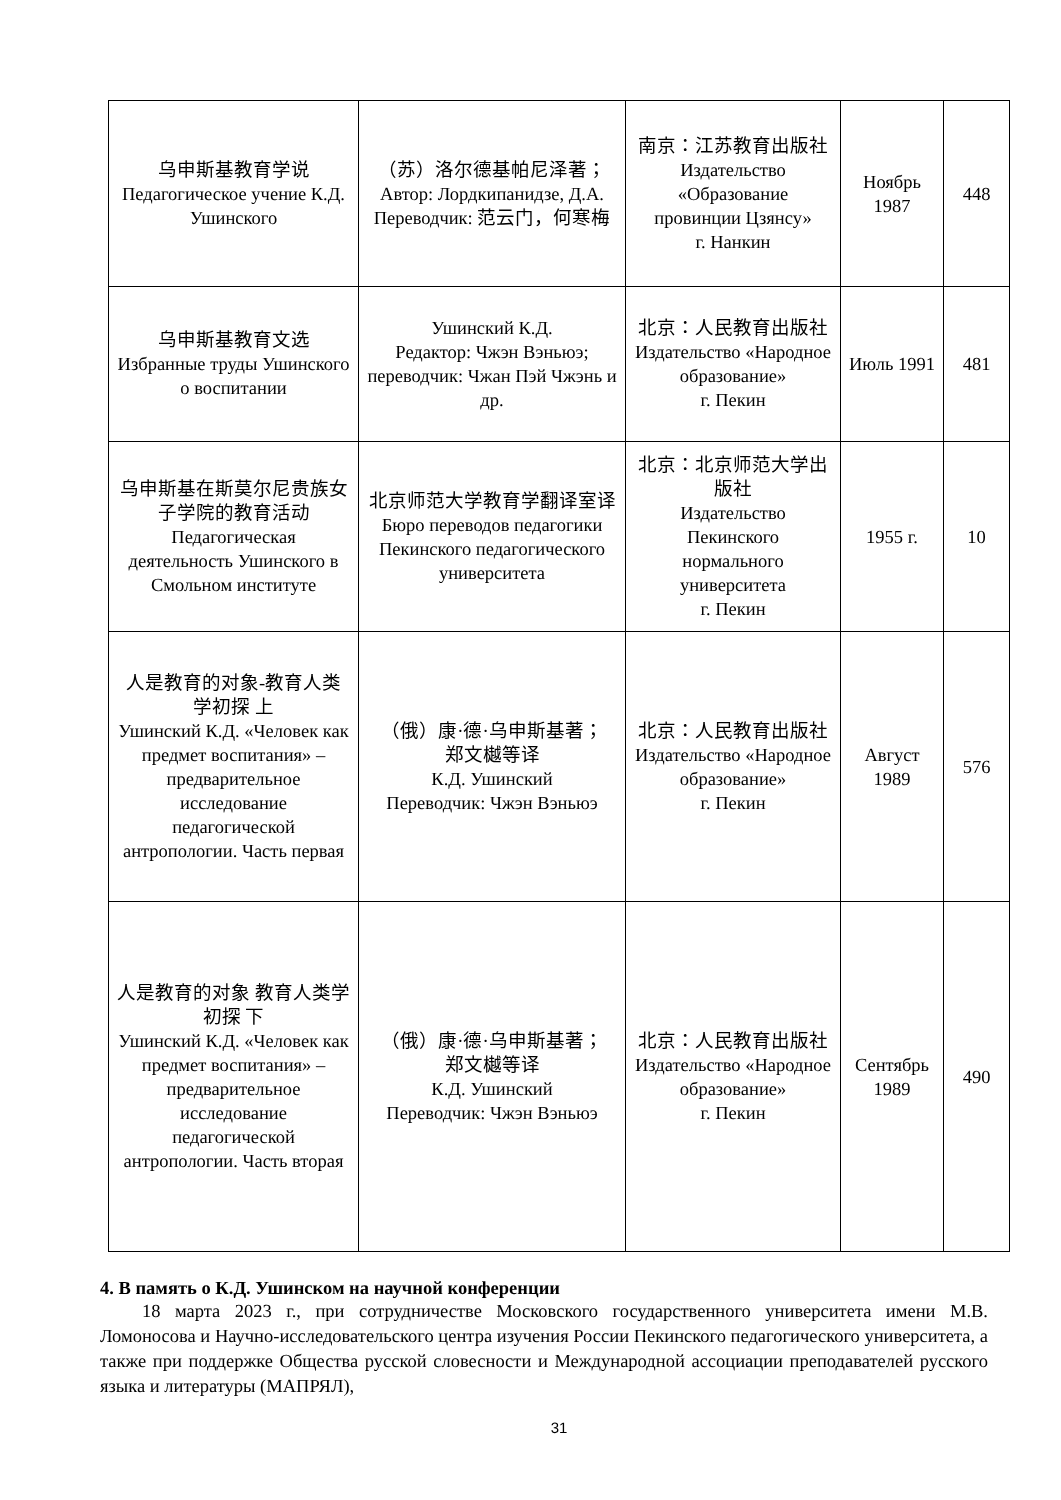| 乌申斯基教育学说 Педагогическое учение К.Д. Ушинского | （苏）洛尔德基帕尼泽著； Автор: Лордкипанидзе, Д.А. Переводчик: 范云门，何寒梅 | 南京：江苏教育出版社 Издательство «Образование провинции Цзянсу» г. Нанкин | Ноябрь 1987 | 448 |
| 乌申斯基教育文选 Избранные труды Ушинского о воспитании | Ушинский К.Д. Редактор: Чжэн Вэньюэ; переводчик: Чжан Пэй Чжэнь и др. | 北京：人民教育出版社 Издательство «Народное образование» г. Пекин | Июль 1991 | 481 |
| 乌申斯基在斯莫尔尼贵族女子学院的教育活动 Педагогическая деятельность Ушинского в Смольном институте | 北京师范大学教育学翻译室译 Бюро переводов педагогики Пекинского педагогического университета | 北京：北京师范大学出版社 Издательство Пекинского нормального университета г. Пекин | 1955 г. | 10 |
| 人是教育的对象-教育人类学初探 上 Ушинский К.Д. «Человек как предмет воспитания» – предварительное исследование педагогической антропологии. Часть первая | （俄）康·德·乌申斯基著； 郑文樾等译 К.Д. Ушинский Переводчик: Чжэн Вэньюэ | 北京：人民教育出版社 Издательство «Народное образование» г. Пекин | Август 1989 | 576 |
| 人是教育的对象 教育人类学初探 下 Ушинский К.Д. «Человек как предмет воспитания» – предварительное исследование педагогической антропологии. Часть вторая | （俄）康·德·乌申斯基著； 郑文樾等译 К.Д. Ушинский Переводчик: Чжэн Вэньюэ | 北京：人民教育出版社 Издательство «Народное образование» г. Пекин | Сентябрь 1989 | 490 |
4. В память о К.Д. Ушинском на научной конференции
18 марта 2023 г., при сотрудничестве Московского государственного университета имени М.В. Ломоносова и Научно-исследовательского центра изучения России Пекинского педагогического университета, а также при поддержке Общества русской словесности и Международной ассоциации преподавателей русского языка и литературы (МАПРЯЛ),
31